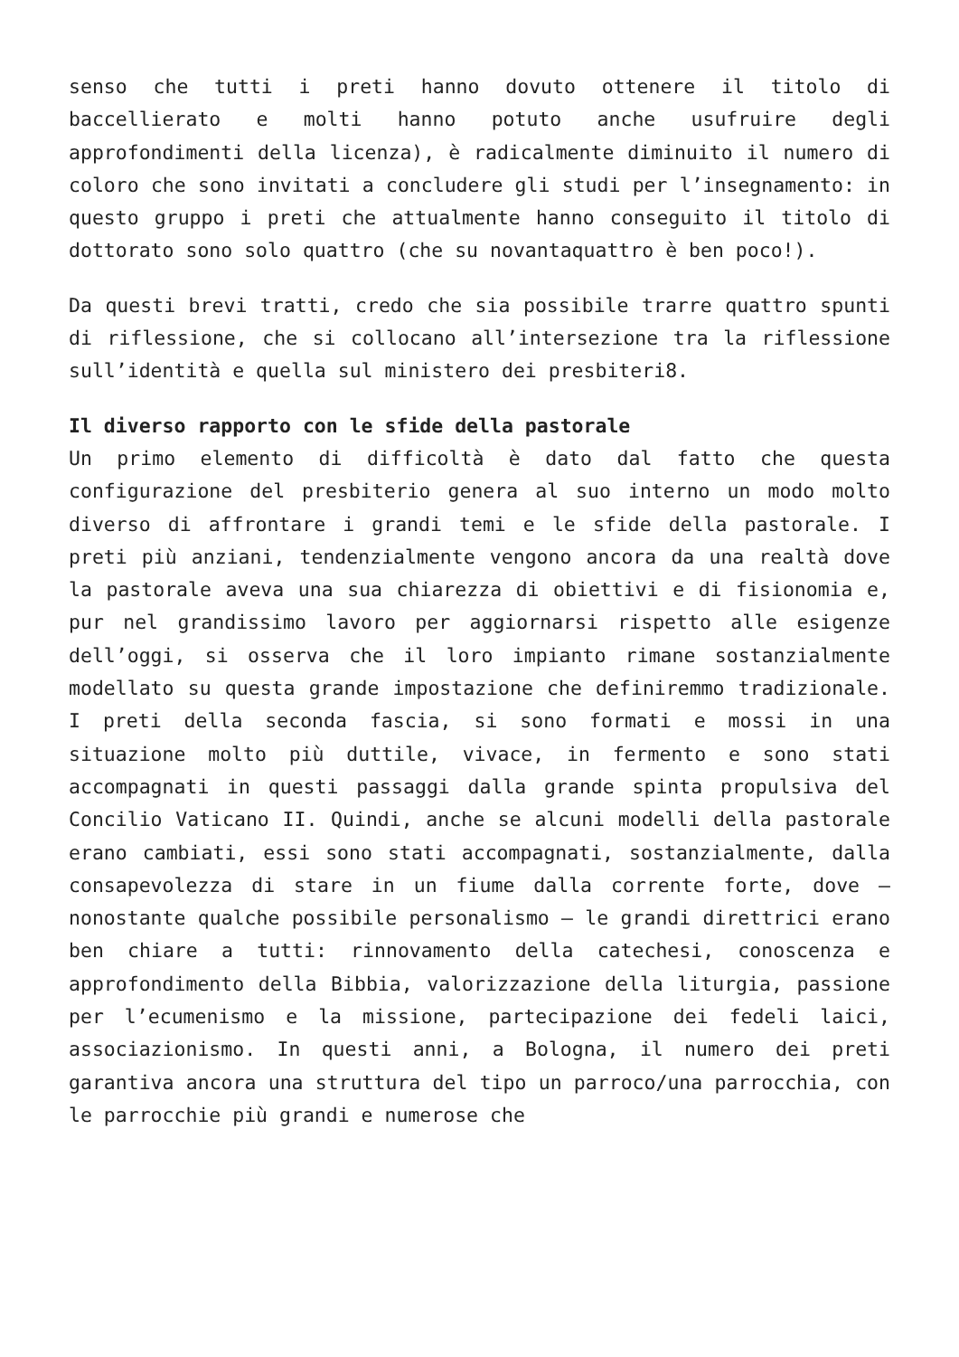senso che tutti i preti hanno dovuto ottenere il titolo di baccellierato e molti hanno potuto anche usufruire degli approfondimenti della licenza), è radicalmente diminuito il numero di coloro che sono invitati a concludere gli studi per l’insegnamento: in questo gruppo i preti che attualmente hanno conseguito il titolo di dottorato sono solo quattro (che su novantaquattro è ben poco!).
Da questi brevi tratti, credo che sia possibile trarre quattro spunti di riflessione, che si collocano all’intersezione tra la riflessione sull’identità e quella sul ministero dei presbiteri8.
Il diverso rapporto con le sfide della pastorale
Un primo elemento di difficoltà è dato dal fatto che questa configurazione del presbiterio genera al suo interno un modo molto diverso di affrontare i grandi temi e le sfide della pastorale. I preti più anziani, tendenzialmente vengono ancora da una realtà dove la pastorale aveva una sua chiarezza di obiettivi e di fisionomia e, pur nel grandissimo lavoro per aggiornarsi rispetto alle esigenze dell’oggi, si osserva che il loro impianto rimane sostanzialmente modellato su questa grande impostazione che definiremmo tradizionale. I preti della seconda fascia, si sono formati e mossi in una situazione molto più duttile, vivace, in fermento e sono stati accompagnati in questi passaggi dalla grande spinta propulsiva del Concilio Vaticano II. Quindi, anche se alcuni modelli della pastorale erano cambiati, essi sono stati accompagnati, sostanzialmente, dalla consapevolezza di stare in un fiume dalla corrente forte, dove – nonostante qualche possibile personalismo – le grandi direttrici erano ben chiare a tutti: rinnovamento della catechesi, conoscenza e approfondimento della Bibbia, valorizzazione della liturgia, passione per l’ecumenismo e la missione, partecipazione dei fedeli laici, associazionismo. In questi anni, a Bologna, il numero dei preti garantiva ancora una struttura del tipo un parroco/una parrocchia, con le parrocchie più grandi e numerose che